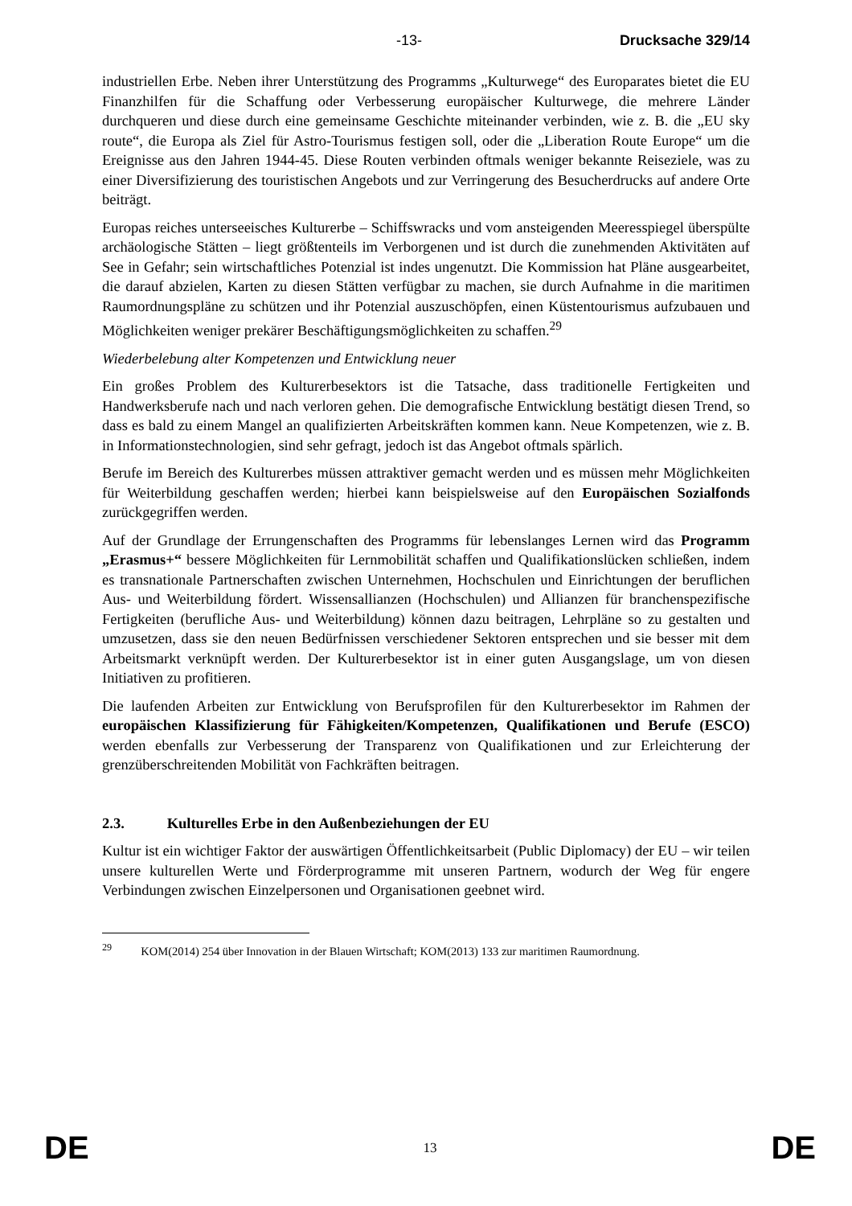-13- Drucksache 329/14
industriellen Erbe. Neben ihrer Unterstützung des Programms „Kulturwege“ des Europarates bietet die EU Finanzhilfen für die Schaffung oder Verbesserung europäischer Kulturwege, die mehrere Länder durchqueren und diese durch eine gemeinsame Geschichte miteinander verbinden, wie z. B. die „EU sky route“, die Europa als Ziel für Astro-Tourismus festigen soll, oder die „Liberation Route Europe“ um die Ereignisse aus den Jahren 1944-45. Diese Routen verbinden oftmals weniger bekannte Reiseziele, was zu einer Diversifizierung des touristischen Angebots und zur Verringerung des Besucherdrucks auf andere Orte beiträgt.
Europas reiches unterseeisches Kulturerbe – Schiffswracks und vom ansteigenden Meeresspiegel überspülte archäologische Stätten – liegt größtenteils im Verborgenen und ist durch die zunehmenden Aktivitäten auf See in Gefahr; sein wirtschaftliches Potenzial ist indes ungenutzt. Die Kommission hat Pläne ausgearbeitet, die darauf abzielen, Karten zu diesen Stätten verfügbar zu machen, sie durch Aufnahme in die maritimen Raumordnungspläne zu schützen und ihr Potenzial auszuschöpfen, einen Küstentourismus aufzubauen und Möglichkeiten weniger prekärer Beschäftigungsmöglichkeiten zu schaffen.<sup>29</sup>
Wiederbelebung alter Kompetenzen und Entwicklung neuer
Ein großes Problem des Kulturerbesektors ist die Tatsache, dass traditionelle Fertigkeiten und Handwerksberufe nach und nach verloren gehen. Die demografische Entwicklung bestätigt diesen Trend, so dass es bald zu einem Mangel an qualifizierten Arbeitskräften kommen kann. Neue Kompetenzen, wie z. B. in Informationstechnologien, sind sehr gefragt, jedoch ist das Angebot oftmals spärlich.
Berufe im Bereich des Kulturerbes müssen attraktiver gemacht werden und es müssen mehr Möglichkeiten für Weiterbildung geschaffen werden; hierbei kann beispielsweise auf den Europäischen Sozialfonds zurückgegriffen werden.
Auf der Grundlage der Errungenschaften des Programms für lebenslanges Lernen wird das Programm „Erasmus+“ bessere Möglichkeiten für Lernmobilität schaffen und Qualifikationslücken schließen, indem es transnationale Partnerschaften zwischen Unternehmen, Hochschulen und Einrichtungen der beruflichen Aus- und Weiterbildung fördert. Wissensallianzen (Hochschulen) und Allianzen für branchenspezifische Fertigkeiten (berufliche Aus- und Weiterbildung) können dazu beitragen, Lehrpläne so zu gestalten und umzusetzen, dass sie den neuen Bedürfnissen verschiedener Sektoren entsprechen und sie besser mit dem Arbeitsmarkt verknüpft werden. Der Kulturerbesektor ist in einer guten Ausgangslage, um von diesen Initiativen zu profitieren.
Die laufenden Arbeiten zur Entwicklung von Berufsprofilen für den Kulturerbesektor im Rahmen der europäischen Klassifizierung für Fähigkeiten/Kompetenzen, Qualifikationen und Berufe (ESCO) werden ebenfalls zur Verbesserung der Transparenz von Qualifikationen und zur Erleichterung der grenzüberschreitenden Mobilität von Fachkräften beitragen.
2.3. Kulturelles Erbe in den Außenbeziehungen der EU
Kultur ist ein wichtiger Faktor der auswärtigen Öffentlichkeitsarbeit (Public Diplomacy) der EU – wir teilen unsere kulturellen Werte und Förderprogramme mit unseren Partnern, wodurch der Weg für engere Verbindungen zwischen Einzelpersonen und Organisationen geebnet wird.
<sup>29</sup> KOM(2014) 254 über Innovation in der Blauen Wirtschaft; KOM(2013) 133 zur maritimen Raumordnung.
DE
13
DE